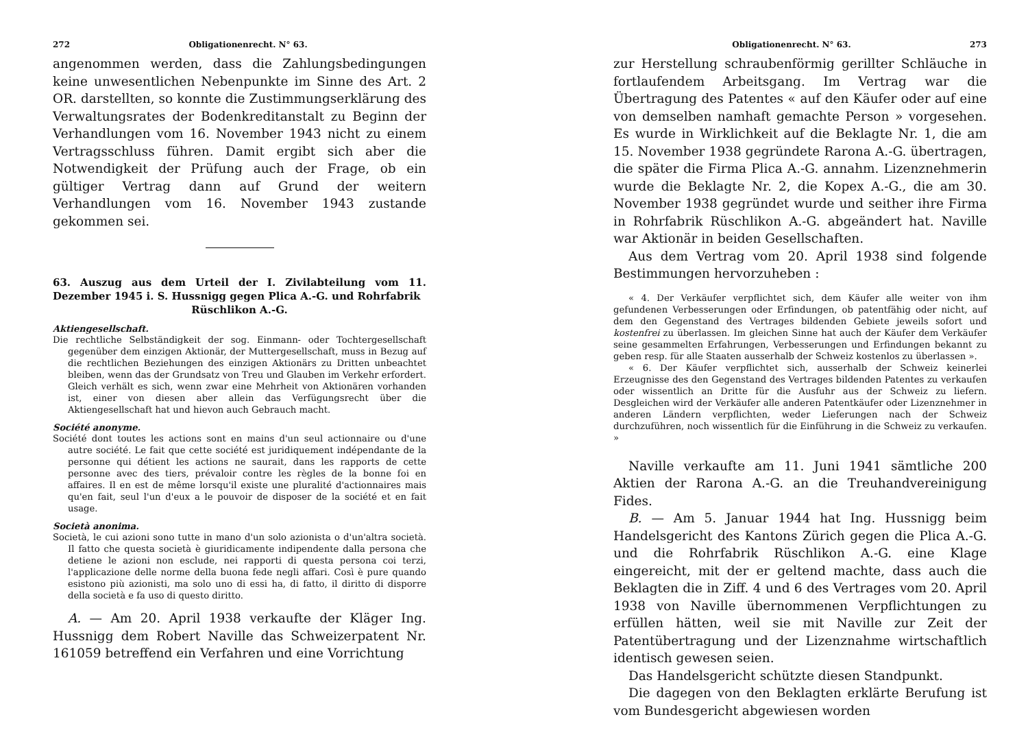272 Obligationenrecht. N° 63.
angenommen werden, dass die Zahlungsbedingungen keine unwesentlichen Nebenpunkte im Sinne des Art. 2 OR. darstellten, so konnte die Zustimmungserklärung des Verwaltungsrates der Bodenkreditanstalt zu Beginn der Verhandlungen vom 16. November 1943 nicht zu einem Vertragsschluss führen. Damit ergibt sich aber die Notwendigkeit der Prüfung auch der Frage, ob ein gültiger Vertrag dann auf Grund der weitern Verhandlungen vom 16. November 1943 zustande gekommen sei.
63. Auszug aus dem Urteil der I. Zivilabteilung vom 11. Dezember 1945 i. S. Hussnigg gegen Plica A.-G. und Rohrfabrik
Rüschlikon A.-G.
Aktiengesellschaft.
Die rechtliche Selbständigkeit der sog. Einmann- oder Tochtergesellschaft gegenüber dem einzigen Aktionär, der Muttergesellschaft, muss in Bezug auf die rechtlichen Beziehungen des einzigen Aktionärs zu Dritten unbeachtet bleiben, wenn das der Grundsatz von Treu und Glauben im Verkehr erfordert. Gleich verhält es sich, wenn zwar eine Mehrheit von Aktionären vorhanden ist, einer von diesen aber allein das Verfügungsrecht über die Aktiengesellschaft hat und hievon auch Gebrauch macht.
Société anonyme.
Société dont toutes les actions sont en mains d'un seul actionnaire ou d'une autre société. Le fait que cette société est juridiquement indépendante de la personne qui détient les actions ne saurait, dans les rapports de cette personne avec des tiers, prévaloir contre les règles de la bonne foi en affaires. Il en est de même lorsqu'il existe une pluralité d'actionnaires mais qu'en fait, seul l'un d'eux a le pouvoir de disposer de la société et en fait usage.
Società anonima.
Società, le cui azioni sono tutte in mano d'un solo azionista o d'un'altra società. Il fatto che questa società è giuridicamente indipendente dalla persona che detiene le azioni non esclude, nei rapporti di questa persona coi terzi, l'applicazione delle norme della buona fede negli affari. Così è pure quando esistono più azionisti, ma solo uno di essi ha, di fatto, il diritto di disporre della società e fa uso di questo diritto.
A. — Am 20. April 1938 verkaufte der Kläger Ing. Hussnigg dem Robert Naville das Schweizerpatent Nr. 161059 betreffend ein Verfahren und eine Vorrichtung
Obligationenrecht. N° 63. 273
zur Herstellung schraubenförmig gerillter Schläuche in fortlaufendem Arbeitsgang. Im Vertrag war die Übertragung des Patentes « auf den Käufer oder auf eine von demselben namhaft gemachte Person » vorgesehen. Es wurde in Wirklichkeit auf die Beklagte Nr. 1, die am 15. November 1938 gegründete Rarona A.-G. übertragen, die später die Firma Plica A.-G. annahm. Lizenznehmerin wurde die Beklagte Nr. 2, die Kopex A.-G., die am 30. November 1938 gegründet wurde und seither ihre Firma in Rohrfabrik Rüschlikon A.-G. abgeändert hat. Naville war Aktionär in beiden Gesellschaften.
Aus dem Vertrag vom 20. April 1938 sind folgende Bestimmungen hervorzuheben :
« 4. Der Verkäufer verpflichtet sich, dem Käufer alle weiter von ihm gefundenen Verbesserungen oder Erfindungen, ob patentfähig oder nicht, auf dem den Gegenstand des Vertrages bildenden Gebiete jeweils sofort und kostenfrei zu überlassen. Im gleichen Sinne hat auch der Käufer dem Verkäufer seine gesammelten Erfahrungen, Verbesserungen und Erfindungen bekannt zu geben resp. für alle Staaten ausserhalb der Schweiz kostenlos zu überlassen ».
« 6. Der Käufer verpflichtet sich, ausserhalb der Schweiz keinerlei Erzeugnisse des den Gegenstand des Vertrages bildenden Patentes zu verkaufen oder wissentlich an Dritte für die Ausfuhr aus der Schweiz zu liefern. Desgleichen wird der Verkäufer alle anderen Patentkäufer oder Lizenznehmer in anderen Ländern verpflichten, weder Lieferungen nach der Schweiz durchzuführen, noch wissentlich für die Einführung in die Schweiz zu verkaufen. »
Naville verkaufte am 11. Juni 1941 sämtliche 200 Aktien der Rarona A.-G. an die Treuhandvereinigung Fides.
B. — Am 5. Januar 1944 hat Ing. Hussnigg beim Handelsgericht des Kantons Zürich gegen die Plica A.-G. und die Rohrfabrik Rüschlikon A.-G. eine Klage eingereicht, mit der er geltend machte, dass auch die Beklagten die in Ziff. 4 und 6 des Vertrages vom 20. April 1938 von Naville übernommenen Verpflichtungen zu erfüllen hätten, weil sie mit Naville zur Zeit der Patentübertragung und der Lizenznahme wirtschaftlich identisch gewesen seien.
Das Handelsgericht schützte diesen Standpunkt.
Die dagegen von den Beklagten erklärte Berufung ist vom Bundesgericht abgewiesen worden